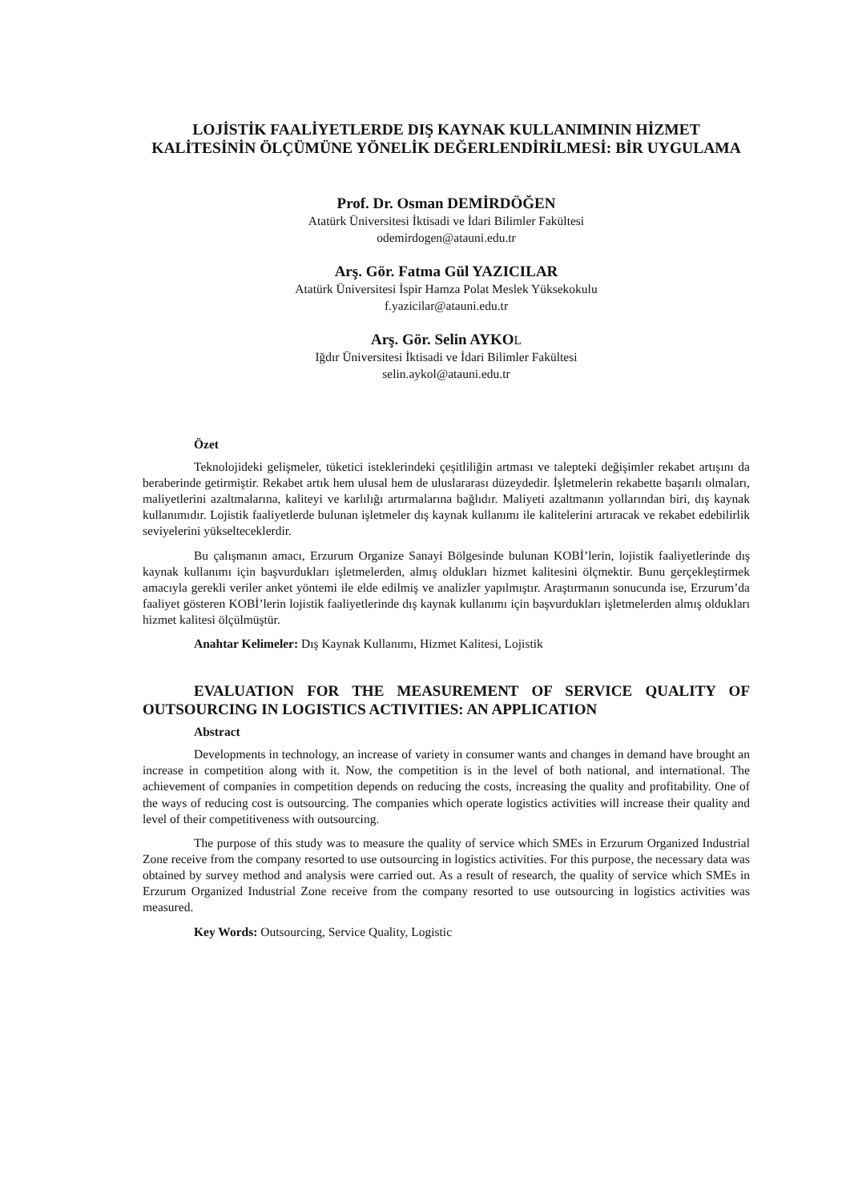LOJİSTİK FAALİYETLERDE DIŞ KAYNAK KULLANIMININ HİZMET KALİTESİNİN ÖLÇÜMÜNE YÖNELİK DEĞERLENDİRİLMESİ: BİR UYGULAMA
Prof. Dr. Osman DEMİRDÖĞEN
Atatürk Üniversitesi İktisadi ve İdari Bilimler Fakültesi
odemirdogen@atauni.edu.tr
Arş. Gör. Fatma Gül YAZICILAR
Atatürk Üniversitesi İspir Hamza Polat Meslek Yüksekokulu
f.yazicilar@atauni.edu.tr
Arş. Gör. Selin AYKOL
Iğdır Üniversitesi İktisadi ve İdari Bilimler Fakültesi
selin.aykol@atauni.edu.tr
Özet
Teknolojideki gelişmeler, tüketici isteklerindeki çeşitliliğin artması ve talepteki değişimler rekabet artışını da beraberinde getirmiştir. Rekabet artık hem ulusal hem de uluslararası düzeydedir. İşletmelerin rekabette başarılı olmaları, maliyetlerini azaltmalarına, kaliteyi ve karlılığı artırmalarına bağlıdır. Maliyeti azaltmanın yollarından biri, dış kaynak kullanımıdır. Lojistik faaliyetlerde bulunan işletmeler dış kaynak kullanımı ile kalitelerini artıracak ve rekabet edebilirlik seviyelerini yükselteceklerdir.
Bu çalışmanın amacı, Erzurum Organize Sanayi Bölgesinde bulunan KOBİ’lerin, lojistik faaliyetlerinde dış kaynak kullanımı için başvurdukları işletmelerden, almış oldukları hizmet kalitesini ölçmektir. Bunu gerçekleştirmek amacıyla gerekli veriler anket yöntemi ile elde edilmiş ve analizler yapılmıştır. Araştırmanın sonucunda ise, Erzurum’da faaliyet gösteren KOBİ’lerin lojistik faaliyetlerinde dış kaynak kullanımı için başvurdukları işletmelerden almış oldukları hizmet kalitesi ölçülmüştür.
Anahtar Kelimeler: Dış Kaynak Kullanımı, Hizmet Kalitesi, Lojistik
EVALUATION FOR THE MEASUREMENT OF SERVICE QUALITY OF OUTSOURCING IN LOGISTICS ACTIVITIES: AN APPLICATION
Abstract
Developments in technology, an increase of variety in consumer wants and changes in demand have brought an increase in competition along with it. Now, the competition is in the level of both national, and international. The achievement of companies in competition depends on reducing the costs, increasing the quality and profitability. One of the ways of reducing cost is outsourcing. The companies which operate logistics activities will increase their quality and level of their competitiveness with outsourcing.
The purpose of this study was to measure the quality of service which SMEs in Erzurum Organized Industrial Zone receive from the company resorted to use outsourcing in logistics activities. For this purpose, the necessary data was obtained by survey method and analysis were carried out. As a result of research, the quality of service which SMEs in Erzurum Organized Industrial Zone receive from the company resorted to use outsourcing in logistics activities was measured.
Key Words: Outsourcing, Service Quality, Logistic